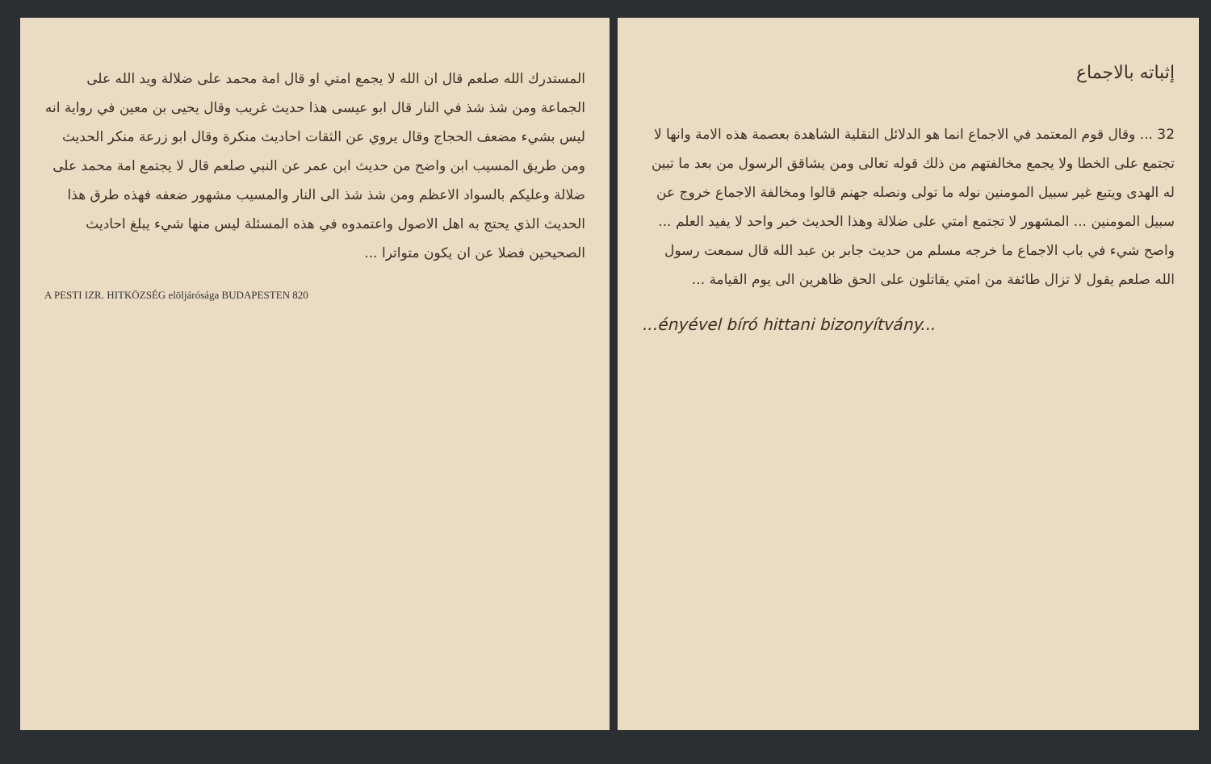المستدرك الله صلعم قال ان الله لا يجمع امتي او قال امة محمد على ضلالة ويد الله على الجماعة ومن شذ شذ في النار قال ابو عيسى هذا حديث غريب وقال يحيى بن معين في رواية انه ليس بشيء مضعف الحجاج وقال يروي عن الثقات احاديث منكرة وقال ابو زرعة منكر الحديث ومن طريق المسيب ابن واضح من حديث ابن عمر عن النبي صلعم قال لا يجتمع امة محمد على ضلالة وعليكم بالسواد الاعظم ومن شذ شذ الى النار والمسيب مشهور ضعفه فهذه طرق هذا الحديث الذي يحتج به اهل الاصول واعتمدوه في هذه المسئلة ليس منها شيء يبلغ احاديث الصحيحين فضلا عن ان يكون متواترا ...
A PESTI IZR. HITKÖZSÉG elöljárósága BUDAPESTEN 820
إثباته بالاجماع
32 ... وقال قوم المعتمد في الاجماع انما هو الدلائل النقلية الشاهدة بعصمة هذه الامة وانها لا تجتمع على الخطا ولا يجمع مخالفتهم من ذلك قوله تعالى ومن يشاقق الرسول من بعد ما تبين له الهدى ويتبع غير سبيل المومنين نوله ما تولى ونصله جهنم قالوا ومخالفة الاجماع خروج عن سبيل المومنين ... المشهور لا تجتمع امتي على ضلالة وهذا الحديث خبر واحد لا يفيد العلم ... واصح شيء في باب الاجماع ما خرجه مسلم من حديث جابر بن عبد الله قال سمعت رسول الله صلعم يقول لا تزال طائفة من امتي يقاتلون على الحق ظاهرين الى يوم القيامة ...
...ényével bíró hittani bizonyítvány...